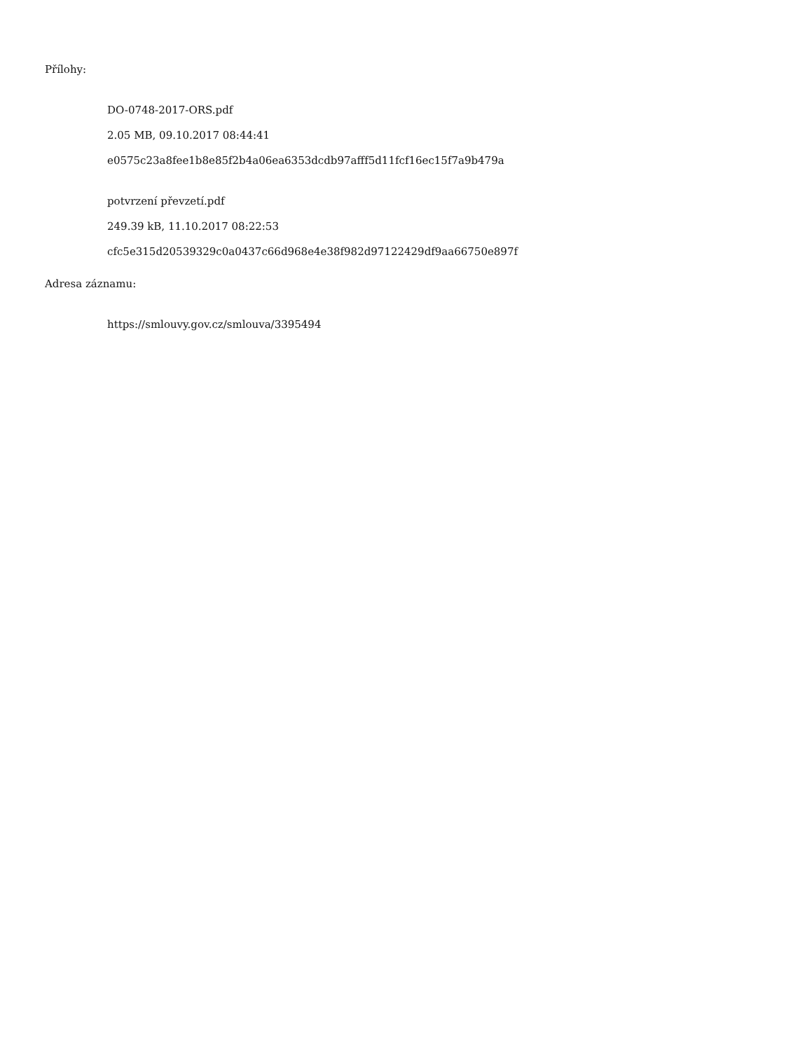Přílohy:
DO-0748-2017-ORS.pdf
2.05 MB, 09.10.2017 08:44:41
e0575c23a8fee1b8e85f2b4a06ea6353dcdb97afff5d11fcf16ec15f7a9b479a
potvrzení převzetí.pdf
249.39 kB, 11.10.2017 08:22:53
cfc5e315d20539329c0a0437c66d968e4e38f982d97122429df9aa66750e897f
Adresa záznamu:
https://smlouvy.gov.cz/smlouva/3395494